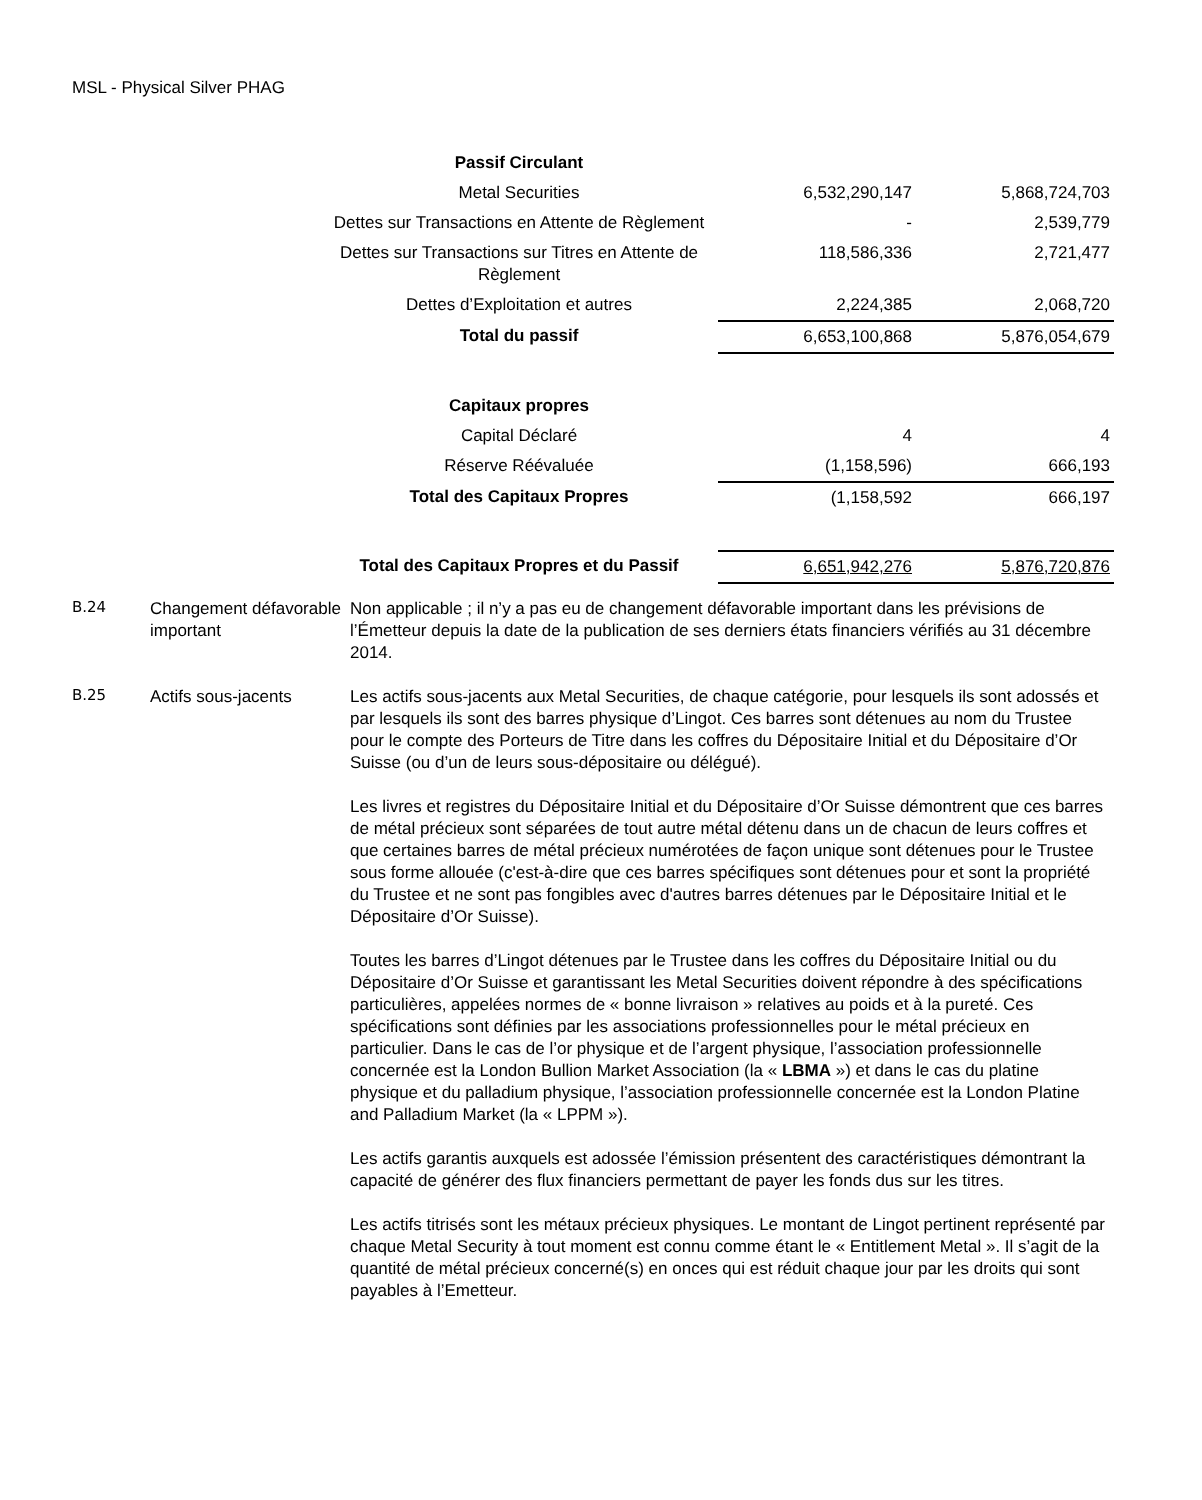MSL - Physical Silver PHAG
| Passif Circulant | | |
| Metal Securities | 6,532,290,147 | 5,868,724,703 |
| Dettes sur Transactions en Attente de Règlement | - | 2,539,779 |
| Dettes sur Transactions sur Titres en Attente de Règlement | 118,586,336 | 2,721,477 |
| Dettes d’Exploitation et autres | 2,224,385 | 2,068,720 |
| Total du passif | 6,653,100,868 | 5,876,054,679 |
| Capitaux propres | | |
| Capital Déclaré | 4 | 4 |
| Réserve Réévaluée | (1,158,596) | 666,193 |
| Total des Capitaux Propres | (1,158,592 | 666,197 |
| Total des Capitaux Propres et du Passif | 6,651,942,276 | 5,876,720,876 |
B.24
Changement défavorable important
Non applicable ; il n’y a pas eu de changement défavorable important dans les prévisions de l’Émetteur depuis la date de la publication de ses derniers états financiers vérifiés au 31 décembre 2014.
B.25
Actifs sous-jacents Les actifs sous-jacents aux Metal Securities, de chaque catégorie, pour lesquels ils sont adossés et par lesquels ils sont des barres physique d’Lingot. Ces barres sont détenues au nom du Trustee pour le compte des Porteurs de Titre dans les coffres du Dépositaire Initial et du Dépositaire d’Or Suisse (ou d’un de leurs sous-dépositaire ou délégué).
Les livres et registres du Dépositaire Initial et du Dépositaire d’Or Suisse démontrent que ces barres de métal précieux sont séparées de tout autre métal détenu dans un de chacun de leurs coffres et que certaines barres de métal précieux numérotées de façon unique sont détenues pour le Trustee sous forme allouée (c'est-à-dire que ces barres spécifiques sont détenues pour et sont la propriété du Trustee et ne sont pas fongibles avec d'autres barres détenues par le Dépositaire Initial et le Dépositaire d’Or Suisse).
Toutes les barres d’Lingot détenues par le Trustee dans les coffres du Dépositaire Initial ou du Dépositaire d’Or Suisse et garantissant les Metal Securities doivent répondre à des spécifications particulières, appelées normes de « bonne livraison » relatives au poids et à la pureté. Ces spécifications sont définies par les associations professionnelles pour le métal précieux en particulier. Dans le cas de l’or physique et de l’argent physique, l’association professionnelle concernée est la London Bullion Market Association (la « LBMA ») et dans le cas du platine physique et du palladium physique, l’association professionnelle concernée est la London Platine and Palladium Market (la « LPPM »).
Les actifs garantis auxquels est adossée l’émission présentent des caractéristiques démontrant la capacité de générer des flux financiers permettant de payer les fonds dus sur les titres.
Les actifs titrisés sont les métaux précieux physiques. Le montant de Lingot pertinent représenté par chaque Metal Security à tout moment est connu comme étant le « Entitlement Metal ». Il s’agit de la quantité de métal précieux concerné(s) en onces qui est réduit chaque jour par les droits qui sont payables à l’Emetteur.